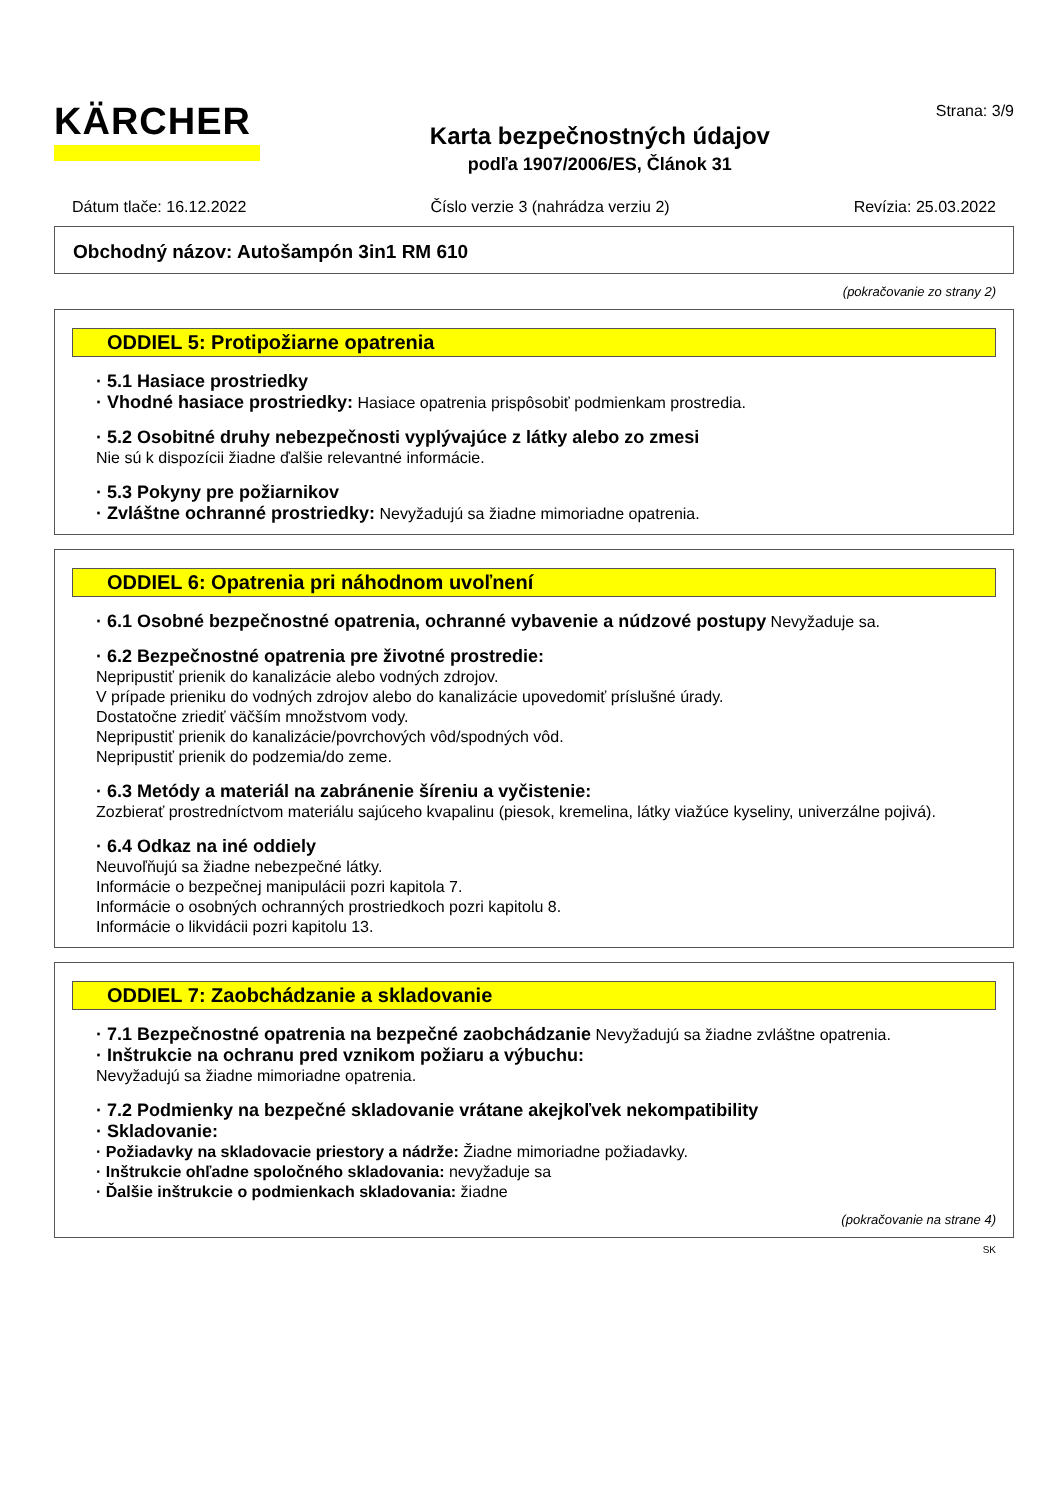KÄRCHER
Karta bezpečnostných údajov
podľa 1907/2006/ES, Článok 31
Strana: 3/9
Dátum tlače: 16.12.2022 Číslo verzie 3 (nahrádza verziu 2) Revízia: 25.03.2022
Obchodný názov: Autošampón 3in1 RM 610
(pokračovanie zo strany 2)
ODDIEL 5: Protipožiarne opatrenia
· 5.1 Hasiace prostriedky
· Vhodné hasiace prostriedky: Hasiace opatrenia prispôsobiť podmienkam prostredia.
· 5.2 Osobitné druhy nebezpečnosti vyplývajúce z látky alebo zo zmesi
Nie sú k dispozícii žiadne ďalšie relevantné informácie.
· 5.3 Pokyny pre požiarnikov
· Zvláštne ochranné prostriedky: Nevyžadujú sa žiadne mimoriadne opatrenia.
ODDIEL 6: Opatrenia pri náhodnom uvoľnení
· 6.1 Osobné bezpečnostné opatrenia, ochranné vybavenie a núdzové postupy Nevyžaduje sa.
· 6.2 Bezpečnostné opatrenia pre životné prostredie:
Nepripustiť prienik do kanalizácie alebo vodných zdrojov.
V prípade prieniku do vodných zdrojov alebo do kanalizácie upovedomiť príslušné úrady.
Dostatočne zriediť väčším množstvom vody.
Nepripustiť prienik do kanalizácie/povrchových vôd/spodných vôd.
Nepripustiť prienik do podzemia/do zeme.
· 6.3 Metódy a materiál na zabránenie šíreniu a vyčistenie:
Zozbierať prostredníctvom materiálu sajúceho kvapalinu (piesok, kremelina, látky viažúce kyseliny, univerzálne pojivá).
· 6.4 Odkaz na iné oddiely
Neuvoľňujú sa žiadne nebezpečné látky.
Informácie o bezpečnej manipulácii pozri kapitola 7.
Informácie o osobných ochranných prostriedkoch pozri kapitolu 8.
Informácie o likvidácii pozri kapitolu 13.
ODDIEL 7: Zaobchádzanie a skladovanie
· 7.1 Bezpečnostné opatrenia na bezpečné zaobchádzanie Nevyžadujú sa žiadne zvláštne opatrenia.
· Inštrukcie na ochranu pred vznikom požiaru a výbuchu:
Nevyžadujú sa žiadne mimoriadne opatrenia.
· 7.2 Podmienky na bezpečné skladovanie vrátane akejkoľvek nekompatibility
· Skladovanie:
· Požiadavky na skladovacie priestory a nádrže: Žiadne mimoriadne požiadavky.
· Inštrukcie ohľadne spoločného skladovania: nevyžaduje sa
· Ďalšie inštrukcie o podmienkach skladovania: žiadne
(pokračovanie na strane 4)
SK